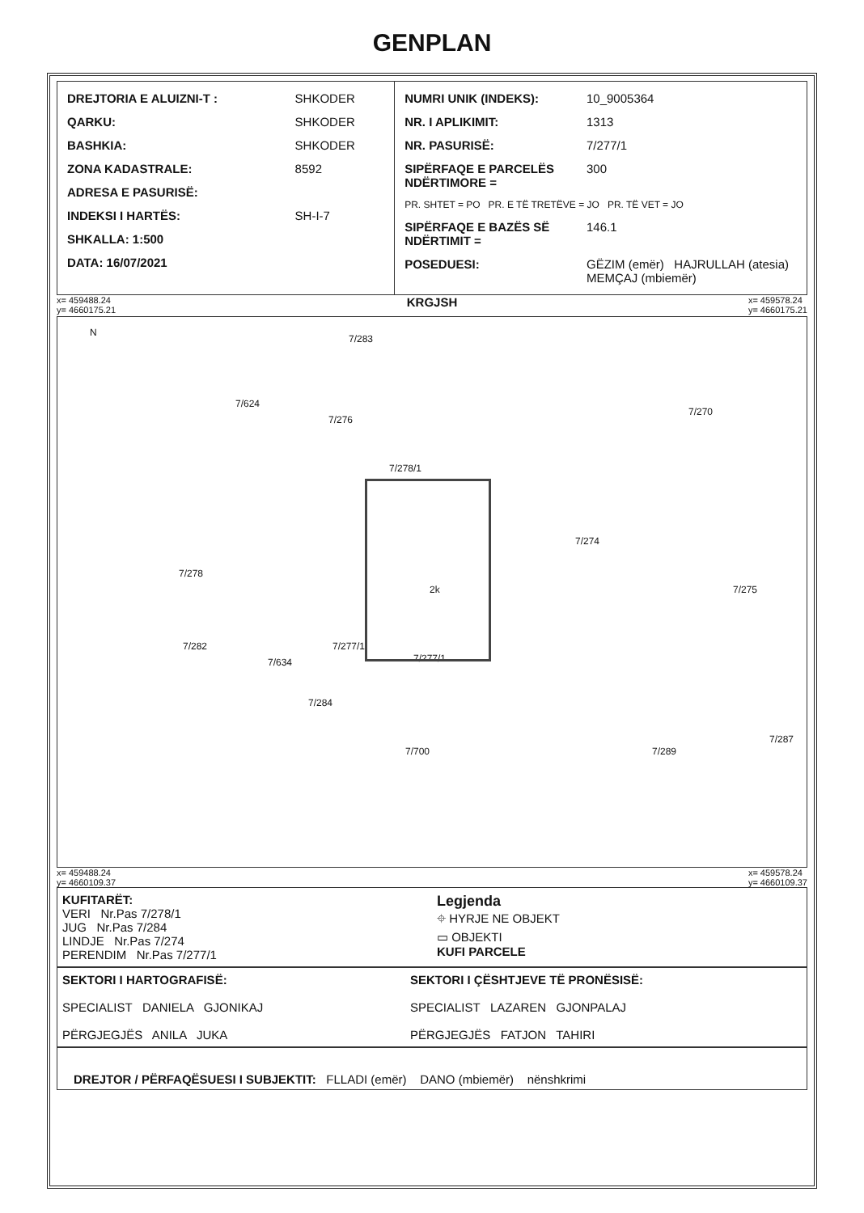GENPLAN
| / DREJTORIA E ALUIZNI-T : / SHKODER / / QARKU: / SHKODER / / BASHKIA: / SHKODER / / ZONA KADASTRALE: / 8592 / / ADRESA E PASURISË: / / / INDEKSI I HARTËS: / SH-I-7 / / SHKALLA: 1:500 / / / DATA: 16/07/2021 / / | / NUMRI UNIK (INDEKS): / 10_9005364 / / NR. I APLIKIMIT: / 1313 / / NR. PASURISË: / 7/277/1 / / SIPËRFAQE E PARCELËS NDËRTIMORE = / 300 / / PR. SHTET = PO PR. E TË TRETËVE = JO PR. TË VET = JO / / / SIPËRFAQE E BAZËS SË NDËRTIMIT = / 146.1 / / POSEDUESI: / GËZIM (emër) HAJRULLAH (atesia) MEMÇAJ (mbiemër) / |
x= 459488.24
y= 4660175.21 KRGJSH x= 459578.24
y= 4660175.21
N
7/283
7/624
7/276
7/270
7/278/1
7/274
7/278
2k 7/275
7/282
7/634
7/277/1
7/277/1
7/284
7/700 7/289
7/287
x= 459488.24
y= 4660109.37 x= 459578.24
y= 4660109.37
| KUFITARËT: VERI Nr.Pas 7/278/1 JUG Nr.Pas 7/284 LINDJE Nr.Pas 7/274 PERENDIM Nr.Pas 7/277/1 | Legjenda ⌖ HYRJE NE OBJEKT ▭ OBJEKTI KUFI PARCELE |
| SEKTORI I HARTOGRAFISË: SPECIALIST DANIELA GJONIKAJ PËRGJEGJËS ANILA JUKA | SEKTORI I ÇËSHTJEVE TË PRONËSISË: SPECIALIST LAZAREN GJONPALAJ PËRGJEGJËS FATJON TAHIRI |
| DREJTOR / PËRFAQËSUESI I SUBJEKTIT: FLLADI (emër) DANO (mbiemër) nënshkrimi |